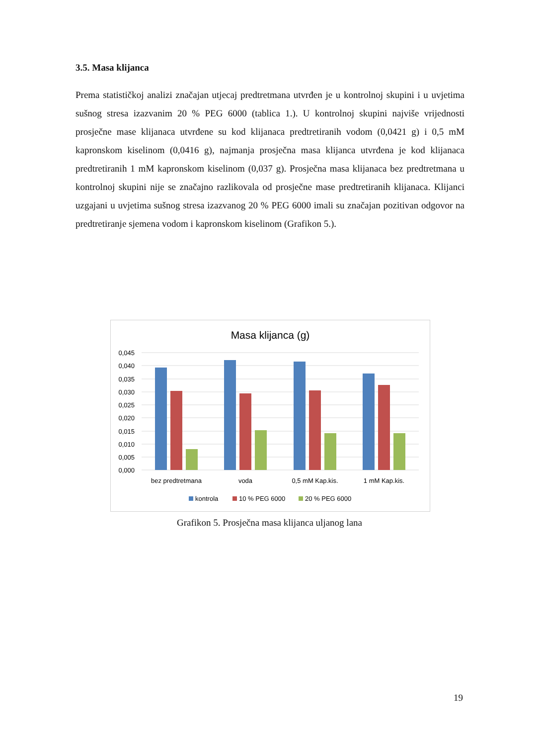3.5. Masa klijanca
Prema statističkoj analizi značajan utjecaj predtretmana utvrđen je u kontrolnoj skupini i u uvjetima sušnog stresa izazvanim 20 % PEG 6000 (tablica 1.). U kontrolnoj skupini najviše vrijednosti prosječne mase klijanaca utvrđene su kod klijanaca predtretiranih vodom (0,0421 g) i 0,5 mM kapronskom kiselinom (0,0416 g), najmanja prosječna masa klijanca utvrđena je kod klijanaca predtretiranih 1 mM kapronskom kiselinom (0,037 g). Prosječna masa klijanaca bez predtretmana u kontrolnoj skupini nije se značajno razlikovala od prosječne mase predtretiranih klijanaca. Klijanci uzgajani u uvjetima sušnog stresa izazvanog 20 % PEG 6000 imali su značajan pozitivan odgovor na predtretiranje sjemena vodom i kapronskom kiselinom (Grafikon 5.).
Masa klijanca (g)
0,045
0,040
0,035
0,030
0,025
0,020
0,015
0,010
0,005
0,000
bez predtretmana
voda
0,5 mM Kap.kis.
1 mM Kap.kis.
kontrola
10 % PEG 6000
20 % PEG 6000
Grafikon 5. Prosječna masa klijanca uljanog lana
19